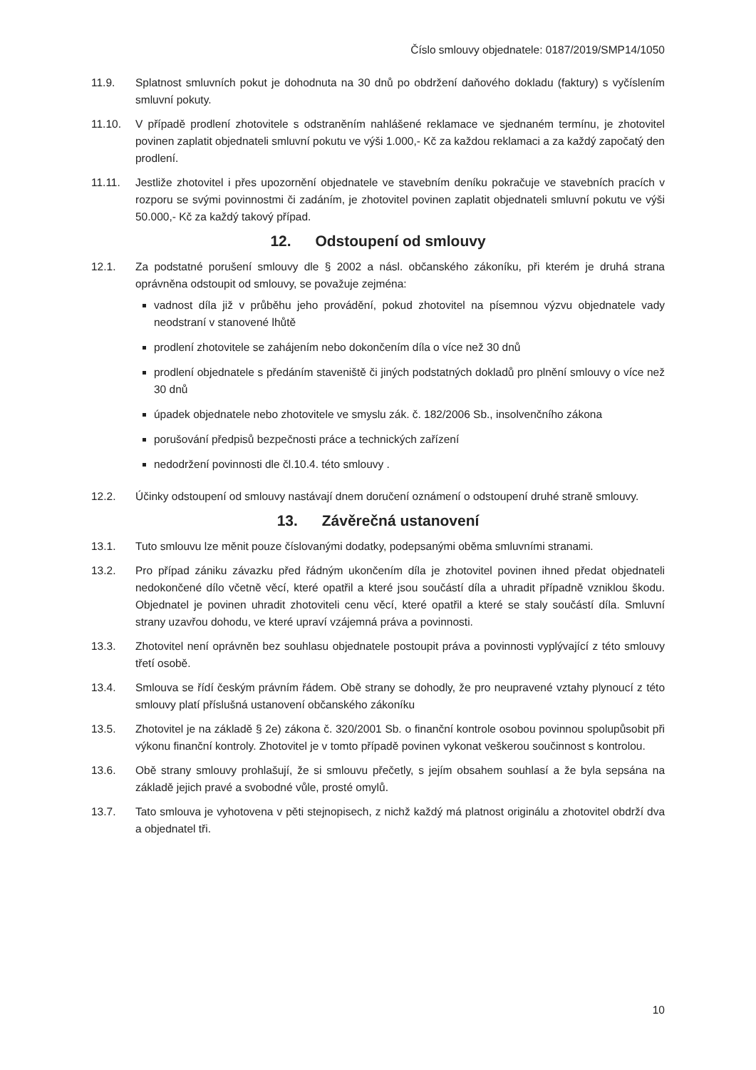Číslo smlouvy objednatele: 0187/2019/SMP14/1050
11.9. Splatnost smluvních pokut je dohodnuta na 30 dnů po obdržení daňového dokladu (faktury) s vyčíslením smluvní pokuty.
11.10. V případě prodlení zhotovitele s odstraněním nahlášené reklamace ve sjednaném termínu, je zhotovitel povinen zaplatit objednateli smluvní pokutu ve výši 1.000,- Kč za každou reklamaci a za každý započatý den prodlení.
11.11. Jestliže zhotovitel i přes upozornění objednatele ve stavebním deníku pokračuje ve stavebních pracích v rozporu se svými povinnostmi či zadáním, je zhotovitel povinen zaplatit objednateli smluvní pokutu ve výši 50.000,- Kč za každý takový případ.
12. Odstoupení od smlouvy
12.1. Za podstatné porušení smlouvy dle § 2002 a násl. občanského zákoníku, při kterém je druhá strana oprávněna odstoupit od smlouvy, se považuje zejména:
vadnost díla již v průběhu jeho provádění, pokud zhotovitel na písemnou výzvu objednatele vady neodstraní v stanovené lhůtě
prodlení zhotovitele se zahájením nebo dokončením díla o více než 30 dnů
prodlení objednatele s předáním staveniště či jiných podstatných dokladů pro plnění smlouvy o více než 30 dnů
úpadek objednatele nebo zhotovitele ve smyslu zák. č. 182/2006 Sb., insolvenčního zákona
porušování předpisů bezpečnosti práce a technických zařízení
nedodržení povinnosti dle čl.10.4. této smlouvy .
12.2. Účinky odstoupení od smlouvy nastávají dnem doručení oznámení o odstoupení druhé straně smlouvy.
13. Závěrečná ustanovení
13.1. Tuto smlouvu lze měnit pouze číslovanými dodatky, podepsanými oběma smluvními stranami.
13.2. Pro případ zániku závazku před řádným ukončením díla je zhotovitel povinen ihned předat objednateli nedokončené dílo včetně věcí, které opatřil a které jsou součástí díla a uhradit případně vzniklou škodu. Objednatel je povinen uhradit zhotoviteli cenu věcí, které opatřil a které se staly součástí díla. Smluvní strany uzavřou dohodu, ve které upraví vzájemná práva a povinnosti.
13.3. Zhotovitel není oprávněn bez souhlasu objednatele postoupit práva a povinnosti vyplývající z této smlouvy třetí osobě.
13.4. Smlouva se řídí českým právním řádem. Obě strany se dohodly, že pro neupravené vztahy plynoucí z této smlouvy platí příslušná ustanovení občanského zákoníku
13.5. Zhotovitel je na základě § 2e) zákona č. 320/2001 Sb. o finanční kontrole osobou povinnou spolupůsobit při výkonu finanční kontroly. Zhotovitel je v tomto případě povinen vykonat veškerou součinnost s kontrolou.
13.6. Obě strany smlouvy prohlašují, že si smlouvu přečetly, s jejím obsahem souhlasí a že byla sepsána na základě jejich pravé a svobodné vůle, prosté omylů.
13.7. Tato smlouva je vyhotovena v pěti stejnopisech, z nichž každý má platnost originálu a zhotovitel obdrží dva a objednatel tři.
10